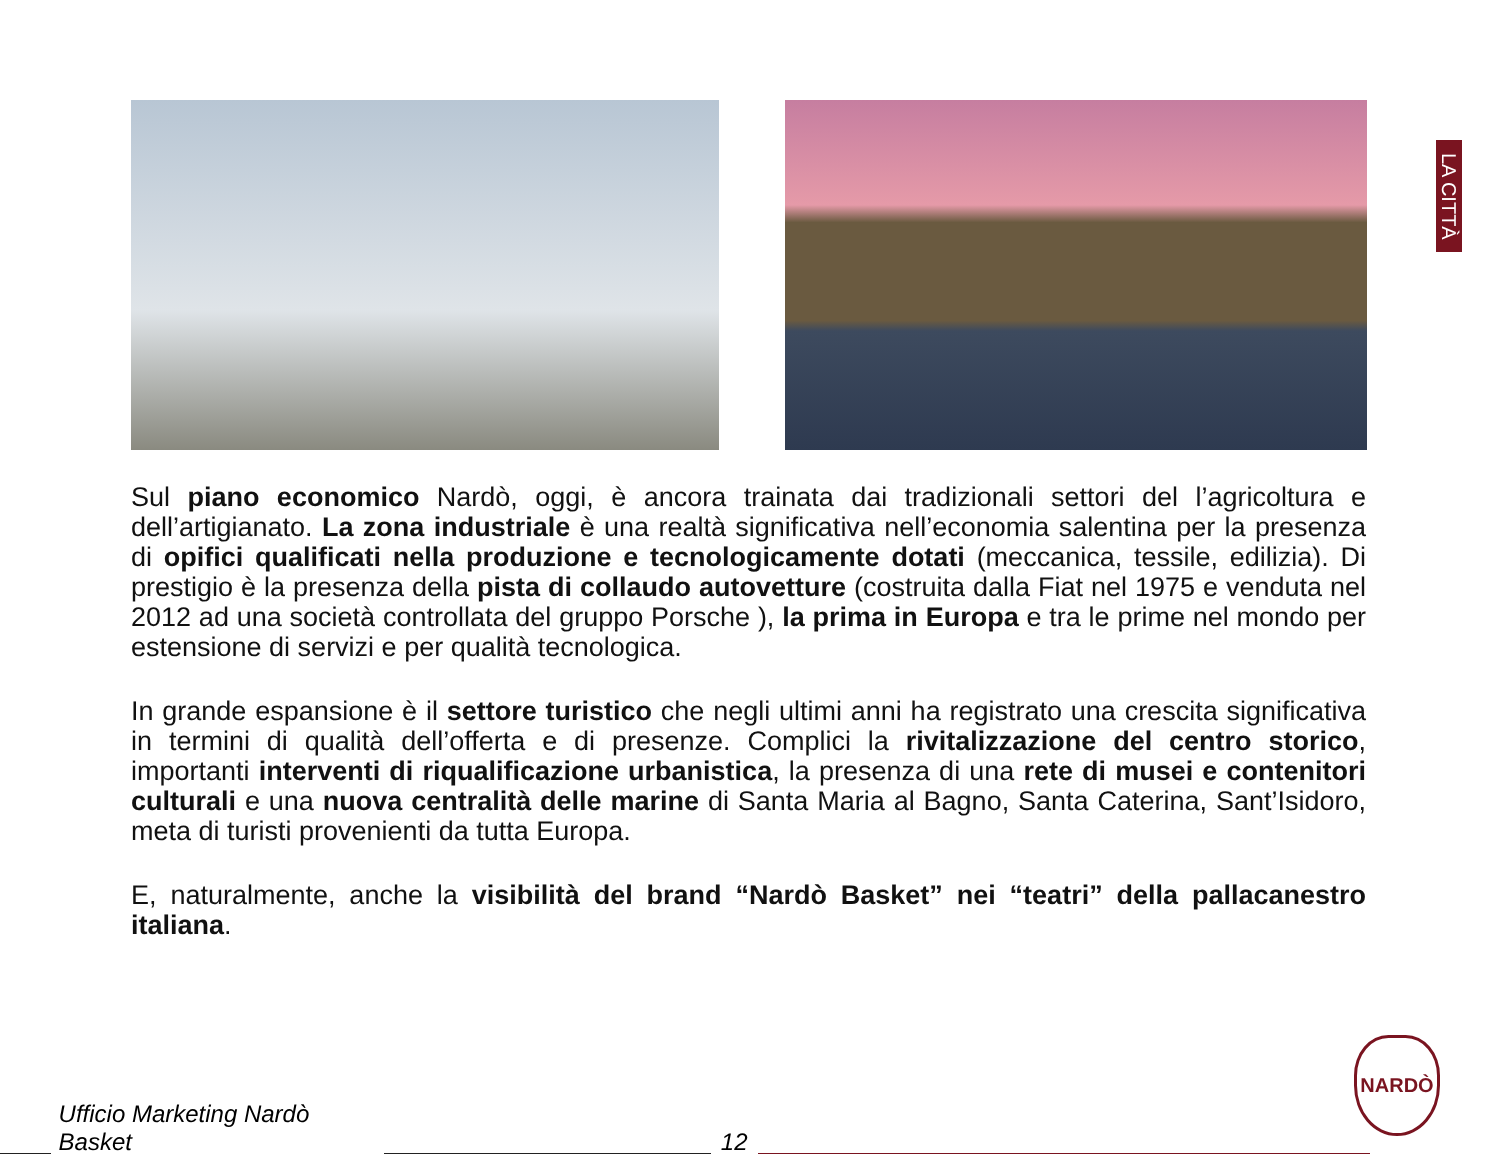LA CITTÀ
Sul piano economico Nardò, oggi, è ancora trainata dai tradizionali settori del l’agricoltura e dell’artigianato. La zona industriale è una realtà significativa nell’economia salentina per la presenza di opifici qualificati nella produzione e tecnologicamente dotati (meccanica, tessile, edilizia). Di prestigio è la presenza della pista di collaudo autovetture (costruita dalla Fiat nel 1975 e venduta nel 2012 ad una società controllata del gruppo Porsche ), la prima in Europa e tra le prime nel mondo per estensione di servizi e per qualità tecnologica.
In grande espansione è il settore turistico che negli ultimi anni ha registrato una crescita significativa in termini di qualità dell’offerta e di presenze. Complici la rivitalizzazione del centro storico, importanti interventi di riqualificazione urbanistica, la presenza di una rete di musei e contenitori culturali e una nuova centralità delle marine di Santa Maria al Bagno, Santa Caterina, Sant’Isidoro, meta di turisti provenienti da tutta Europa.
E, naturalmente, anche la visibilità del brand “Nardò Basket” nei “teatri” della pallacanestro italiana.
Ufficio Marketing Nardò Basket 12
NARDÒ